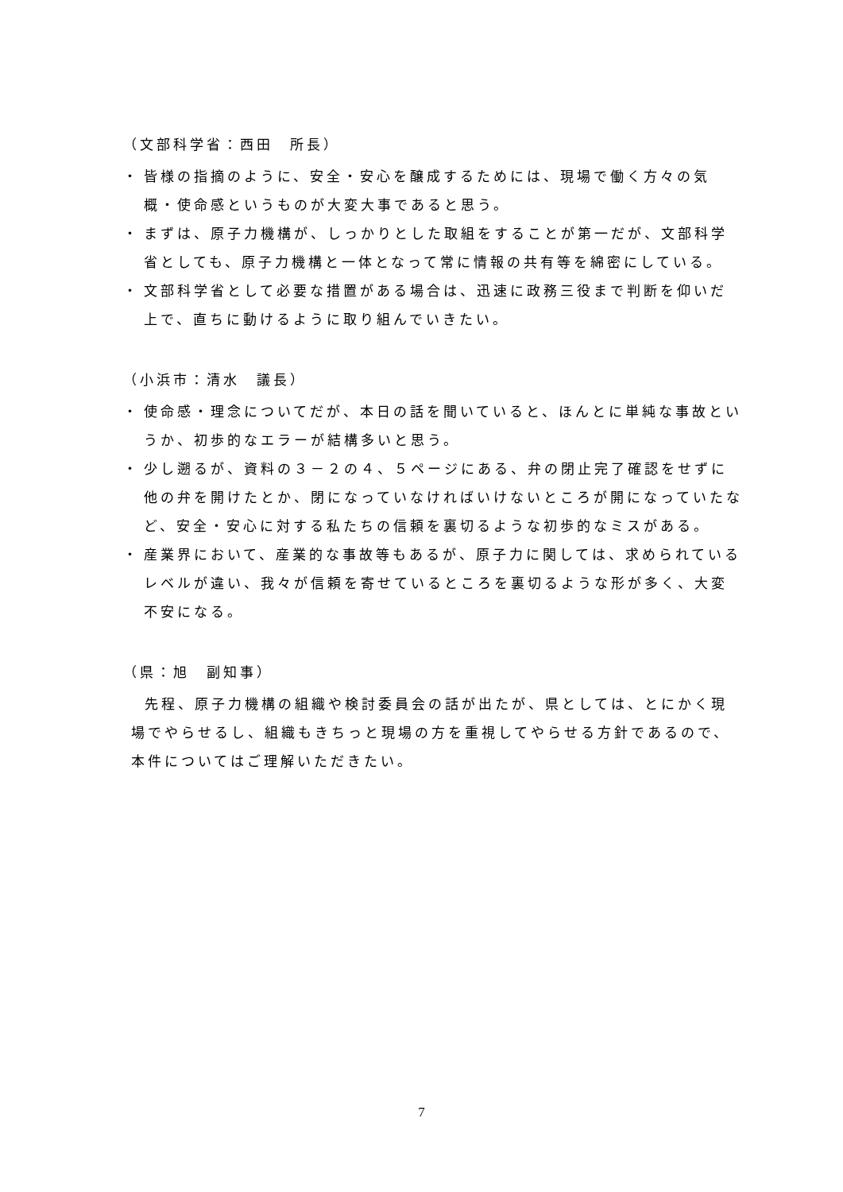（文部科学省：西田　所長）
・ 皆様の指摘のように、安全・安心を醸成するためには、現場で働く方々の気概・使命感というものが大変大事であると思う。
・ まずは、原子力機構が、しっかりとした取組をすることが第一だが、文部科学省としても、原子力機構と一体となって常に情報の共有等を綿密にしている。
・ 文部科学省として必要な措置がある場合は、迅速に政務三役まで判断を仰いだ上で、直ちに動けるように取り組んでいきたい。
（小浜市：清水　議長）
・ 使命感・理念についてだが、本日の話を聞いていると、ほんとに単純な事故というか、初歩的なエラーが結構多いと思う。
・ 少し遡るが、資料の３－２の４、５ページにある、弁の閉止完了確認をせずに他の弁を開けたとか、閉になっていなければいけないところが開になっていたなど、安全・安心に対する私たちの信頼を裏切るような初歩的なミスがある。
・ 産業界において、産業的な事故等もあるが、原子力に関しては、求められているレベルが違い、我々が信頼を寄せているところを裏切るような形が多く、大変不安になる。
（県：旭　副知事）
先程、原子力機構の組織や検討委員会の話が出たが、県としては、とにかく現場でやらせるし、組織もきちっと現場の方を重視してやらせる方針であるので、本件についてはご理解いただきたい。
7